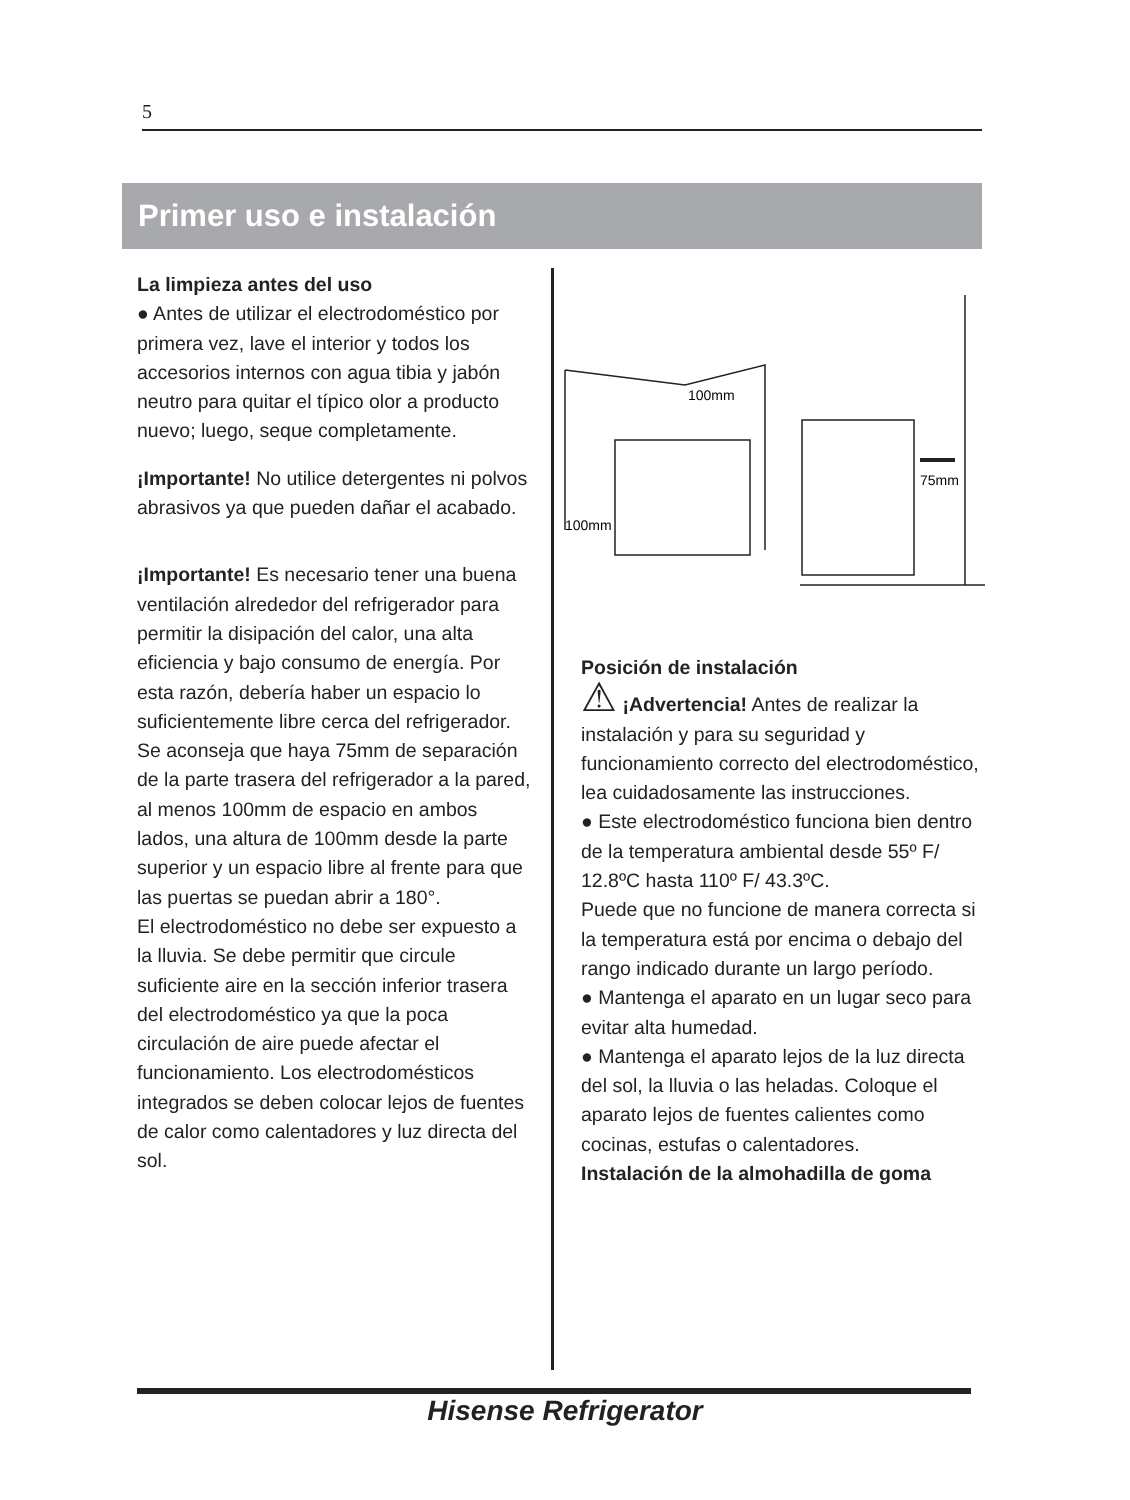5
Primer uso e instalación
La limpieza antes del uso
● Antes de utilizar el electrodoméstico por primera vez, lave el interior y todos los accesorios internos con agua tibia y jabón neutro para quitar el típico olor a producto nuevo; luego, seque completamente.
¡Importante! No utilice detergentes ni polvos abrasivos ya que pueden dañar el acabado.
¡Importante! Es necesario tener una buena ventilación alrededor del refrigerador para permitir la disipación del calor, una alta eficiencia y bajo consumo de energía. Por esta razón, debería haber un espacio lo suficientemente libre cerca del refrigerador. Se aconseja que haya 75mm de separación de la parte trasera del refrigerador a la pared, al menos 100mm de espacio en ambos lados, una altura de 100mm desde la parte superior y un espacio libre al frente para que las puertas se puedan abrir a 180°.
El electrodoméstico no debe ser expuesto a la lluvia. Se debe permitir que circule suficiente aire en la sección inferior trasera del electrodoméstico ya que la poca circulación de aire puede afectar el funcionamiento. Los electrodomésticos integrados se deben colocar lejos de fuentes de calor como calentadores y luz directa del sol.
100mm
100mm
75mm
Posición de instalación
⚠ ¡Advertencia! Antes de realizar la instalación y para su seguridad y funcionamiento correcto del electrodoméstico, lea cuidadosamente las instrucciones.
● Este electrodoméstico funciona bien dentro de la temperatura ambiental desde 55º F/ 12.8ºC hasta 110º F/ 43.3ºC.
Puede que no funcione de manera correcta si la temperatura está por encima o debajo del rango indicado durante un largo período.
● Mantenga el aparato en un lugar seco para evitar alta humedad.
● Mantenga el aparato lejos de la luz directa del sol, la lluvia o las heladas. Coloque el aparato lejos de fuentes calientes como cocinas, estufas o calentadores.
Instalación de la almohadilla de goma
Hisense Refrigerator